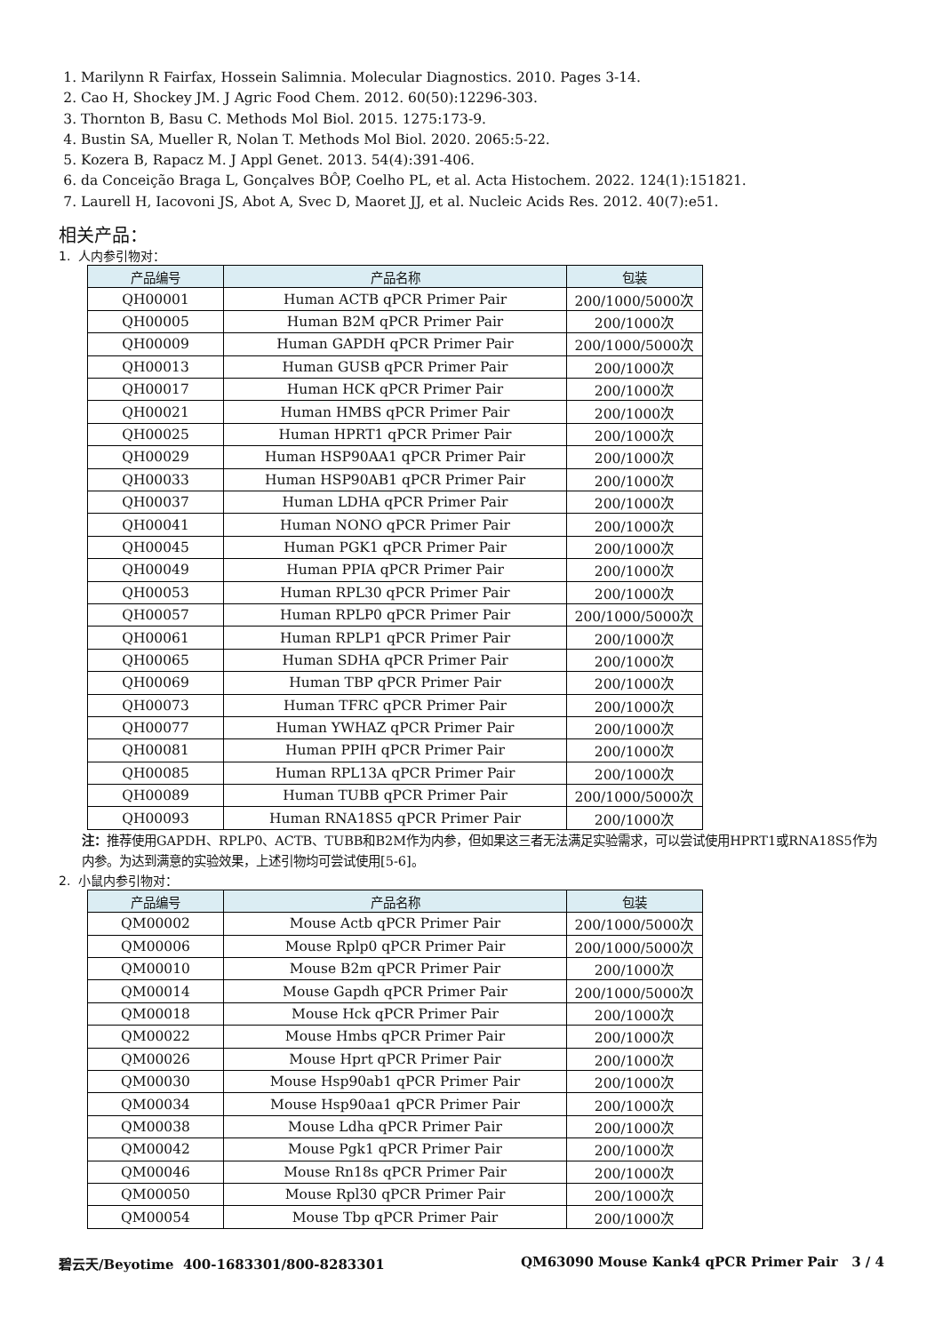1. Marilynn R Fairfax, Hossein Salimnia. Molecular Diagnostics. 2010. Pages 3-14.
2. Cao H, Shockey JM. J Agric Food Chem. 2012. 60(50):12296-303.
3. Thornton B, Basu C. Methods Mol Biol. 2015. 1275:173-9.
4. Bustin SA, Mueller R, Nolan T. Methods Mol Biol. 2020. 2065:5-22.
5. Kozera B, Rapacz M. J Appl Genet. 2013. 54(4):391-406.
6. da Conceição Braga L, Gonçalves BÔP, Coelho PL, et al. Acta Histochem. 2022. 124(1):151821.
7. Laurell H, Iacovoni JS, Abot A, Svec D, Maoret JJ, et al. Nucleic Acids Res. 2012. 40(7):e51.
相关产品：
1. 人内参引物对：
| 产品编号 | 产品名称 | 包装 |
| --- | --- | --- |
| QH00001 | Human ACTB qPCR Primer Pair | 200/1000/5000次 |
| QH00005 | Human B2M qPCR Primer Pair | 200/1000次 |
| QH00009 | Human GAPDH qPCR Primer Pair | 200/1000/5000次 |
| QH00013 | Human GUSB qPCR Primer Pair | 200/1000次 |
| QH00017 | Human HCK qPCR Primer Pair | 200/1000次 |
| QH00021 | Human HMBS qPCR Primer Pair | 200/1000次 |
| QH00025 | Human HPRT1 qPCR Primer Pair | 200/1000次 |
| QH00029 | Human HSP90AA1 qPCR Primer Pair | 200/1000次 |
| QH00033 | Human HSP90AB1 qPCR Primer Pair | 200/1000次 |
| QH00037 | Human LDHA qPCR Primer Pair | 200/1000次 |
| QH00041 | Human NONO qPCR Primer Pair | 200/1000次 |
| QH00045 | Human PGK1 qPCR Primer Pair | 200/1000次 |
| QH00049 | Human PPIA qPCR Primer Pair | 200/1000次 |
| QH00053 | Human RPL30 qPCR Primer Pair | 200/1000次 |
| QH00057 | Human RPLP0 qPCR Primer Pair | 200/1000/5000次 |
| QH00061 | Human RPLP1 qPCR Primer Pair | 200/1000次 |
| QH00065 | Human SDHA qPCR Primer Pair | 200/1000次 |
| QH00069 | Human TBP qPCR Primer Pair | 200/1000次 |
| QH00073 | Human TFRC qPCR Primer Pair | 200/1000次 |
| QH00077 | Human YWHAZ qPCR Primer Pair | 200/1000次 |
| QH00081 | Human PPIH qPCR Primer Pair | 200/1000次 |
| QH00085 | Human RPL13A qPCR Primer Pair | 200/1000次 |
| QH00089 | Human TUBB qPCR Primer Pair | 200/1000/5000次 |
| QH00093 | Human RNA18S5 qPCR Primer Pair | 200/1000次 |
注：推荐使用GAPDH、RPLP0、ACTB、TUBB和B2M作为内参，但如果这三者无法满足实验需求，可以尝试使用HPRT1或RNA18S5作为内参。为达到满意的实验效果，上述引物均可尝试使用[5-6]。
2. 小鼠内参引物对：
| 产品编号 | 产品名称 | 包装 |
| --- | --- | --- |
| QM00002 | Mouse Actb qPCR Primer Pair | 200/1000/5000次 |
| QM00006 | Mouse Rplp0 qPCR Primer Pair | 200/1000/5000次 |
| QM00010 | Mouse B2m qPCR Primer Pair | 200/1000次 |
| QM00014 | Mouse Gapdh qPCR Primer Pair | 200/1000/5000次 |
| QM00018 | Mouse Hck qPCR Primer Pair | 200/1000次 |
| QM00022 | Mouse Hmbs qPCR Primer Pair | 200/1000次 |
| QM00026 | Mouse Hprt qPCR Primer Pair | 200/1000次 |
| QM00030 | Mouse Hsp90ab1 qPCR Primer Pair | 200/1000次 |
| QM00034 | Mouse Hsp90aa1 qPCR Primer Pair | 200/1000次 |
| QM00038 | Mouse Ldha qPCR Primer Pair | 200/1000次 |
| QM00042 | Mouse Pgk1 qPCR Primer Pair | 200/1000次 |
| QM00046 | Mouse Rn18s qPCR Primer Pair | 200/1000次 |
| QM00050 | Mouse Rpl30 qPCR Primer Pair | 200/1000次 |
| QM00054 | Mouse Tbp qPCR Primer Pair | 200/1000次 |
碧云天/Beyotime 400-1683301/800-8283301 QM63090 Mouse Kank4 qPCR Primer Pair 3 / 4